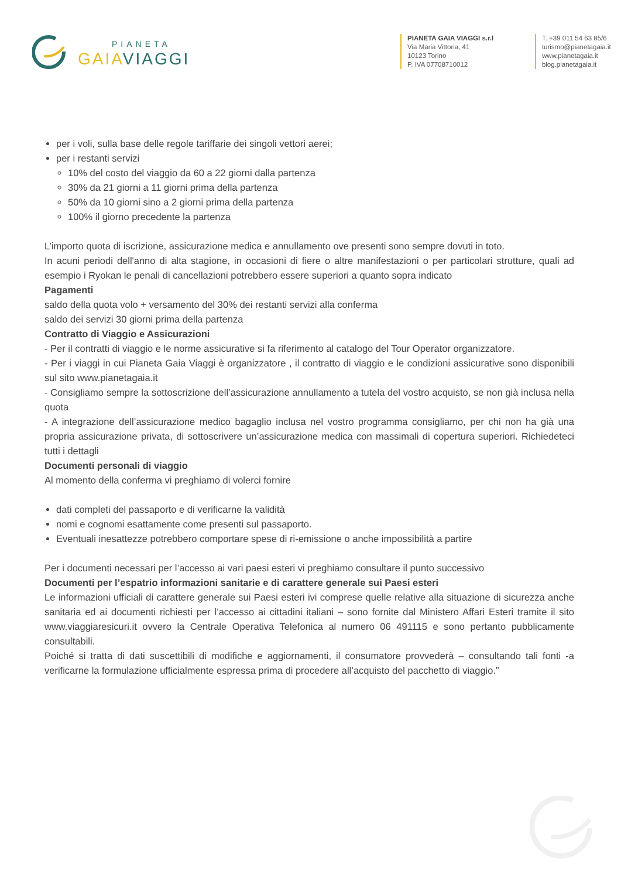PIANETA
GAIAVIAGGI
PIANETA GAIA VIAGGI s.r.l
Via Maria Vittoria, 41
10123 Torino
P. IVA 07708710012
T. +39 011 54 63 85/6
turismo@pianetagaia.it
www.pianetagaia.it
blog.pianetagaia.it
per i voli, sulla base delle regole tariffarie dei singoli vettori aerei;
per i restanti servizi
10% del costo del viaggio da 60 a 22 giorni dalla partenza
30% da 21 giorni a 11 giorni prima della partenza
50% da 10 giorni sino a 2 giorni prima della partenza
100% il giorno precedente la partenza
L’importo quota di iscrizione, assicurazione medica e annullamento ove presenti sono sempre dovuti in toto.
In acuni periodi dell'anno di alta stagione, in occasioni di fiere o altre manifestazioni o per particolari strutture, quali ad esempio i Ryokan le penali di cancellazioni potrebbero essere superiori a quanto sopra indicato
Pagamenti
saldo della quota volo + versamento del 30% dei restanti servizi alla conferma
saldo dei servizi 30 giorni prima della partenza
Contratto di Viaggio e Assicurazioni
- Per il contratti di viaggio e le norme assicurative si fa riferimento al catalogo del Tour Operator organizzatore.
- Per i viaggi in cui Pianeta Gaia Viaggi è organizzatore , il contratto di viaggio e le condizioni assicurative sono disponibili sul sito www.pianetagaia.it
- Consigliamo sempre la sottoscrizione dell’assicurazione annullamento a tutela del vostro acquisto, se non già inclusa nella quota
- A integrazione dell’assicurazione medico bagaglio inclusa nel vostro programma consigliamo, per chi non ha già una propria assicurazione privata, di sottoscrivere un’assicurazione medica con massimali di copertura superiori. Richiedeteci tutti i dettagli
Documenti personali di viaggio
Al momento della conferma vi preghiamo di volerci fornire
dati completi del passaporto e di verificarne la validità
nomi e cognomi esattamente come presenti sul passaporto.
Eventuali inesattezze potrebbero comportare spese di ri-emissione o anche impossibilità a partire
Per i documenti necessari per l’accesso ai vari paesi esteri vi preghiamo consultare il punto successivo
Documenti per l’espatrio informazioni sanitarie e di carattere generale sui Paesi esteri
Le informazioni ufficiali di carattere generale sui Paesi esteri ivi comprese quelle relative alla situazione di sicurezza anche sanitaria ed ai documenti richiesti per l’accesso ai cittadini italiani – sono fornite dal Ministero Affari Esteri tramite il sito www.viaggiaresicuri.it ovvero la Centrale Operativa Telefonica al numero 06 491115 e sono pertanto pubblicamente consultabili.
Poiché si tratta di dati suscettibili di modifiche e aggiornamenti, il consumatore provvederà – consultando tali fonti -a verificarne la formulazione ufficialmente espressa prima di procedere all’acquisto del pacchetto di viaggio.”